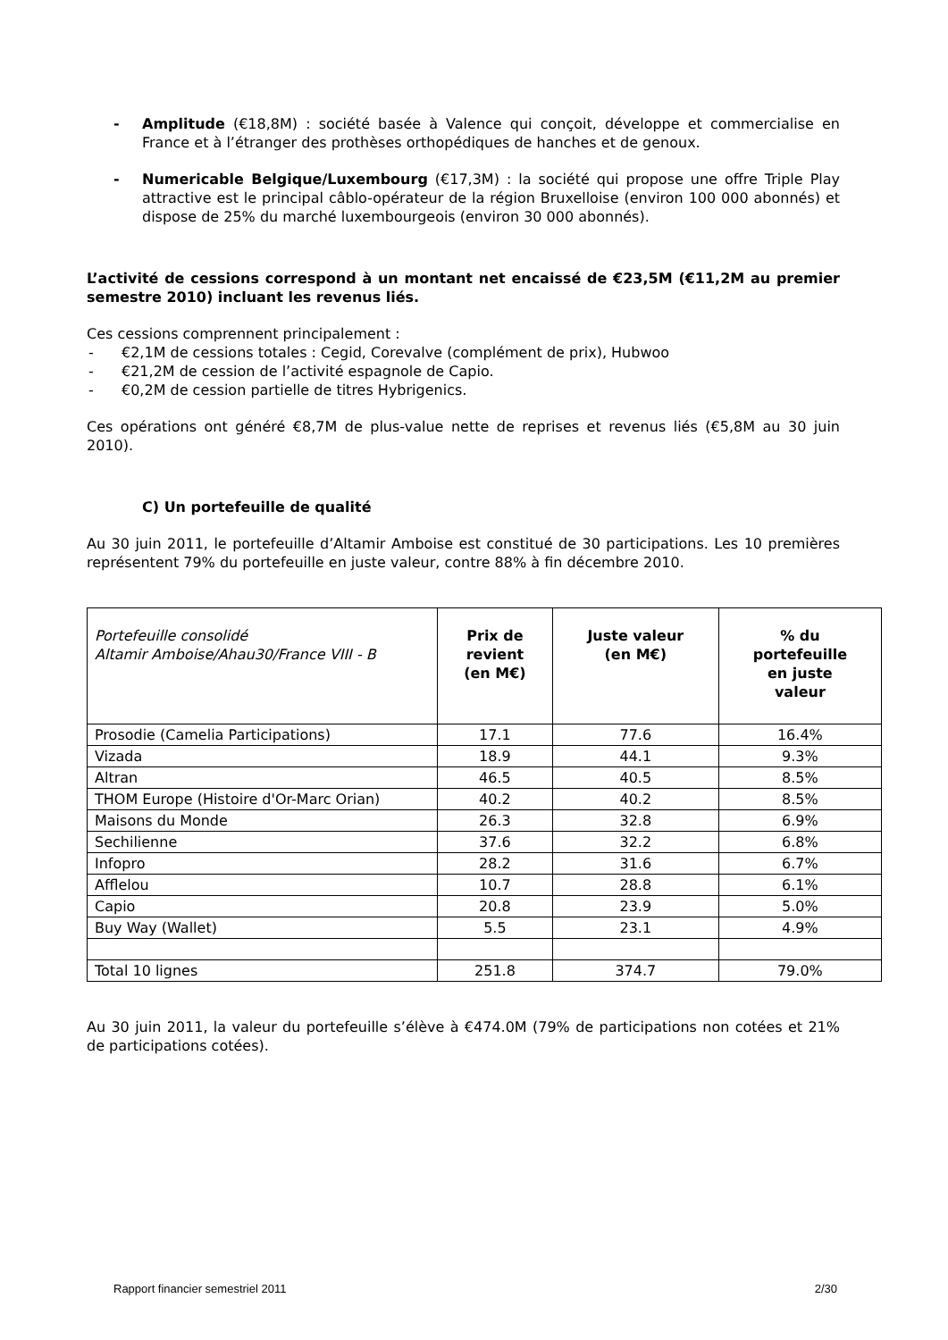- Amplitude (€18,8M) : société basée à Valence qui conçoit, développe et commercialise en France et à l’étranger des prothèses orthopédiques de hanches et de genoux.
- Numericable Belgique/Luxembourg (€17,3M) : la société qui propose une offre Triple Play attractive est le principal câblo-opérateur de la région Bruxelloise (environ 100 000 abonnés) et dispose de 25% du marché luxembourgeois (environ 30 000 abonnés).
L’activité de cessions correspond à un montant net encaissé de €23,5M (€11,2M au premier semestre 2010) incluant les revenus liés.
Ces cessions comprennent principalement :
- €2,1M de cessions totales : Cegid, Corevalve (complément de prix), Hubwoo
- €21,2M de cession de l’activité espagnole de Capio.
- €0,2M de cession partielle de titres Hybrigenics.
Ces opérations ont généré €8,7M de plus-value nette de reprises et revenus liés (€5,8M au 30 juin 2010).
C) Un portefeuille de qualité
Au 30 juin 2011, le portefeuille d’Altamir Amboise est constitué de 30 participations. Les 10 premières représentent 79% du portefeuille en juste valeur, contre 88% à fin décembre 2010.
| Portefeuille consolidé Altamir Amboise/Ahau30/France VIII - B | Prix de revient (en M€) | Juste valeur (en M€) | % du portefeuille en juste valeur |
| --- | --- | --- | --- |
| Prosodie (Camelia Participations) | 17.1 | 77.6 | 16.4% |
| Vizada | 18.9 | 44.1 | 9.3% |
| Altran | 46.5 | 40.5 | 8.5% |
| THOM Europe (Histoire d'Or-Marc Orian) | 40.2 | 40.2 | 8.5% |
| Maisons du Monde | 26.3 | 32.8 | 6.9% |
| Sechilienne | 37.6 | 32.2 | 6.8% |
| Infopro | 28.2 | 31.6 | 6.7% |
| Afflelou | 10.7 | 28.8 | 6.1% |
| Capio | 20.8 | 23.9 | 5.0% |
| Buy Way (Wallet) | 5.5 | 23.1 | 4.9% |
| Total 10 lignes | 251.8 | 374.7 | 79.0% |
Au 30 juin 2011, la valeur du portefeuille s’élève à €474.0M (79% de participations non cotées et 21% de participations cotées).
Rapport financier semestriel 2011 2/30